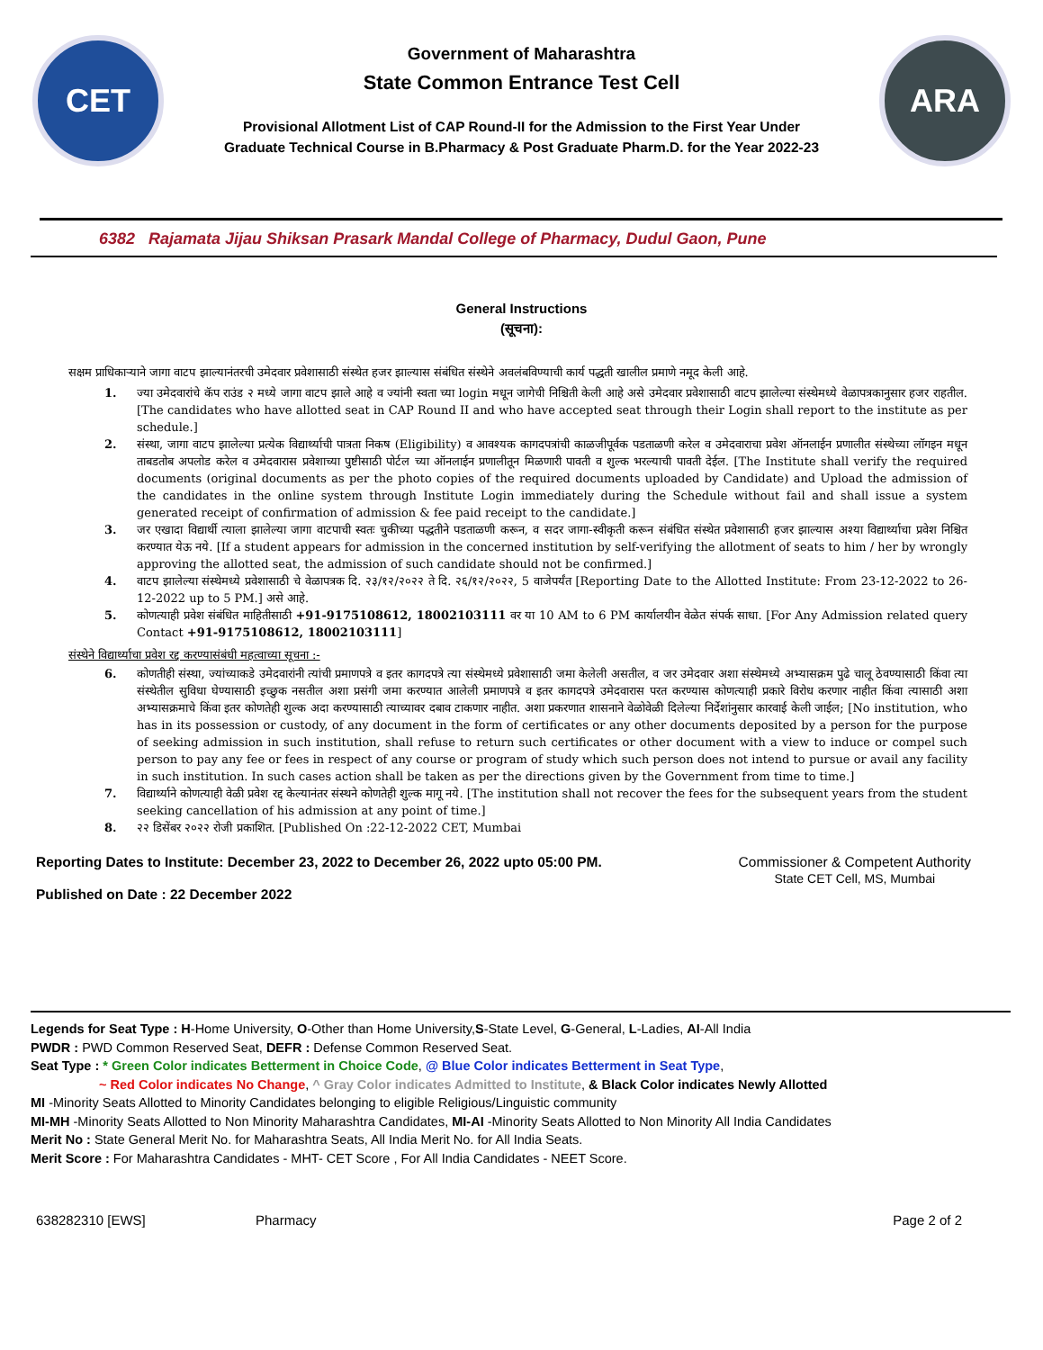CET
Government of Maharashtra
State Common Entrance Test Cell
Provisional Allotment List of CAP Round-II for the Admission to the First Year Under
Graduate Technical Course in B.Pharmacy & Post Graduate Pharm.D. for the Year 2022-23
ARA
6382 Rajamata Jijau Shiksan Prasark Mandal College of Pharmacy, Dudul Gaon, Pune
General Instructions
(सूचना):
सक्षम प्राधिकाऱ्याने जागा वाटप झाल्यानंतरची उमेदवार प्रवेशासाठी संस्थेत हजर झाल्यास संबंधित संस्थेने अवलंबविण्याची कार्य पद्धती खालील प्रमाणे नमूद केली आहे.
1. ज्या उमेदवारांचे कॅप राउंड २ मध्ये जागा वाटप झाले आहे व ज्यांनी स्वता च्या login मधून जागेची निश्चिती केली आहे असे उमेदवार प्रवेशासाठी वाटप झालेल्या संस्थेमध्ये वेळापत्रकानुसार हजर राहतील.[The candidates who have allotted seat in CAP Round II and who have accepted seat through their Login shall report to the institute as per schedule.]
2. संस्था, जागा वाटप झालेल्या प्रत्येक विद्यार्थ्याची पात्रता निकष (Eligibility) व आवश्यक कागदपत्रांची काळजीपूर्वक पडताळणी करेल व उमेदवाराचा प्रवेश ऑनलाईन प्रणालीत संस्थेच्या लॉगइन मधून ताबडतोब अपलोड करेल व उमेदवारास प्रवेशाच्या पुष्टीसाठी पोर्टल च्या ऑनलाईन प्रणालीतून मिळणारी पावती व शुल्क भरल्याची पावती देईल. [The Institute shall verify the required documents (original documents as per the photo copies of the required documents uploaded by Candidate) and Upload the admission of the candidates in the online system through Institute Login immediately during the Schedule without fail and shall issue a system generated receipt of confirmation of admission & fee paid receipt to the candidate.]
3. जर एखादा विद्यार्थी त्याला झालेल्या जागा वाटपाची स्वतः चुकीच्या पद्धतीने पडताळणी करून, व सदर जागा-स्वीकृती करून संबंधित संस्थेत प्रवेशासाठी हजर झाल्यास अश्या विद्यार्थ्याचा प्रवेश निश्चित करण्यात येऊ नये. [If a student appears for admission in the concerned institution by self-verifying the allotment of seats to him / her by wrongly approving the allotted seat, the admission of such candidate should not be confirmed.]
4. वाटप झालेल्या संस्थेमध्ये प्रवेशासाठी चे वेळापत्रक दि. २३/१२/२०२२ ते दि. २६/१२/२०२२, 5 वाजेपर्यंत [Reporting Date to the Allotted Institute: From 23-12-2022 to 26-12-2022 up to 5 PM.] असे आहे.
5. कोणत्याही प्रवेश संबंधित माहितीसाठी +91-9175108612, 18002103111 वर या 10 AM to 6 PM कार्यालयीन वेळेत संपर्क साधा. [For Any Admission related query Contact +91-9175108612, 18002103111]
संस्थेने विद्यार्थ्याचा प्रवेश रद्द करण्यासंबंधी महत्वाच्या सूचना :-
6. कोणतीही संस्था, ज्यांच्याकडे उमेदवारांनी त्यांची प्रमाणपत्रे व इतर कागदपत्रे त्या संस्थेमध्ये प्रवेशासाठी जमा केलेली असतील, व जर उमेदवार अशा संस्थेमध्ये अभ्यासक्रम पुढे चालू ठेवण्यासाठी किंवा त्या संस्थेतील सुविधा घेण्यासाठी इच्छुक नसतील अशा प्रसंगी जमा करण्यात आलेली प्रमाणपत्रे व इतर कागदपत्रे उमेदवारास परत करण्यास कोणत्याही प्रकारे विरोध करणार नाहीत किंवा त्यासाठी अशा अभ्यासक्रमाचे किंवा इतर कोणतेही शुल्क अदा करण्यासाठी त्याच्यावर दबाव टाकणार नाहीत. अशा प्रकरणात शासनाने वेळोवेळी दिलेल्या निर्देशांनुसार कारवाई केली जाईल; [No institution, who has in its possession or custody, of any document in the form of certificates or any other documents deposited by a person for the purpose of seeking admission in such institution, shall refuse to return such certificates or other document with a view to induce or compel such person to pay any fee or fees in respect of any course or program of study which such person does not intend to pursue or avail any facility in such institution. In such cases action shall be taken as per the directions given by the Government from time to time.]
7. विद्यार्थ्याने कोणत्याही वेळी प्रवेश रद्द केल्यानंतर संस्थने कोणतेही शुल्क मागू नये. [The institution shall not recover the fees for the subsequent years from the student seeking cancellation of his admission at any point of time.]
8. २२ डिसेंबर २०२२ रोजी प्रकाशित. [Published On :22-12-2022 CET, Mumbai
Reporting Dates to Institute: December 23, 2022 to December 26, 2022 upto 05:00 PM.
Published on Date : 22 December 2022
Commissioner & Competent Authority
State CET Cell, MS, Mumbai
Legends for Seat Type : H-Home University, O-Other than Home University,S-State Level, G-General, L-Ladies, AI-All India
PWDR : PWD Common Reserved Seat, DEFR : Defense Common Reserved Seat.
Seat Type : * Green Color indicates Betterment in Choice Code, @ Blue Color indicates Betterment in Seat Type,
~ Red Color indicates No Change, ^ Gray Color indicates Admitted to Institute, & Black Color indicates Newly Allotted
MI -Minority Seats Allotted to Minority Candidates belonging to eligible Religious/Linguistic community
MI-MH -Minority Seats Allotted to Non Minority Maharashtra Candidates, MI-AI -Minority Seats Allotted to Non Minority All India Candidates
Merit No : State General Merit No. for Maharashtra Seats, All India Merit No. for All India Seats.
Merit Score : For Maharashtra Candidates - MHT- CET Score , For All India Candidates - NEET Score.
638282310 [EWS] Pharmacy Page 2 of 2